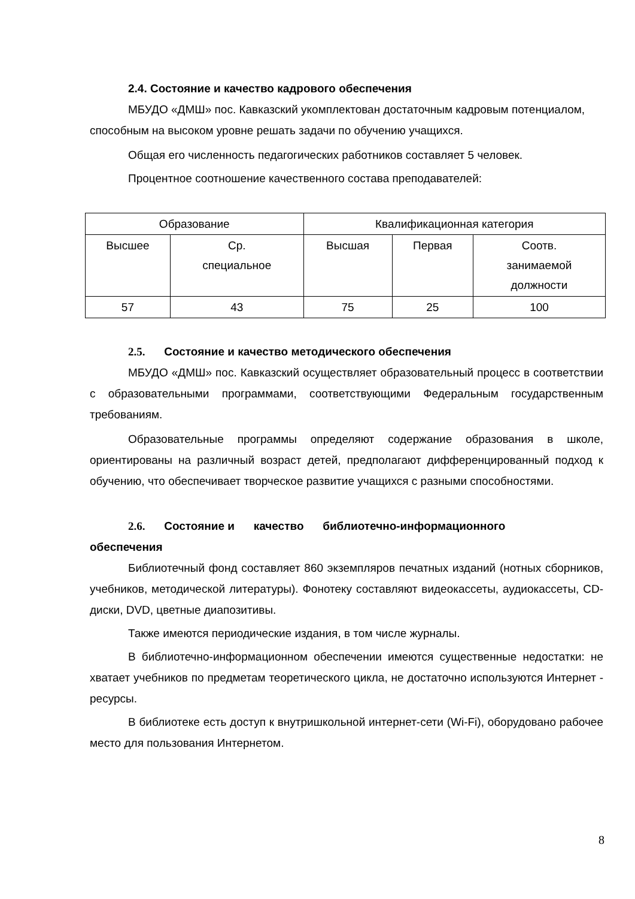2.4. Состояние и качество кадрового обеспечения
МБУДО «ДМШ» пос. Кавказский укомплектован достаточным кадровым потенциалом, способным на высоком уровне решать задачи по обучению учащихся.
Общая его численность педагогических работников составляет 5 человек.
Процентное соотношение качественного состава преподавателей:
| Образование | | Квалификационная категория | | |
| Высшее | Ср. специальное | Высшая | Первая | Соотв. занимаемой должности |
| 57 | 43 | 75 | 25 | 100 |
2.5. Состояние и качество методического обеспечения
МБУДО «ДМШ» пос. Кавказский осуществляет образовательный процесс в соответствии с образовательными программами, соответствующими Федеральным государственным требованиям.
Образовательные программы определяют содержание образования в школе, ориентированы на различный возраст детей, предполагают дифференцированный подход к обучению, что обеспечивает творческое развитие учащихся с разными способностями.
2.6. Состояние и качество библиотечно-информационного
обеспечения
Библиотечный фонд составляет 860 экземпляров печатных изданий (нотных сборников, учебников, методической литературы). Фонотеку составляют видеокассеты, аудиокассеты, CD-диски, DVD, цветные диапозитивы.
Также имеются периодические издания, в том числе журналы.
В библиотечно-информационном обеспечении имеются существенные недостатки: не хватает учебников по предметам теоретического цикла, не достаточно используются Интернет - ресурсы.
В библиотеке есть доступ к внутришкольной интернет-сети (Wi-Fi), оборудовано рабочее место для пользования Интернетом.
8